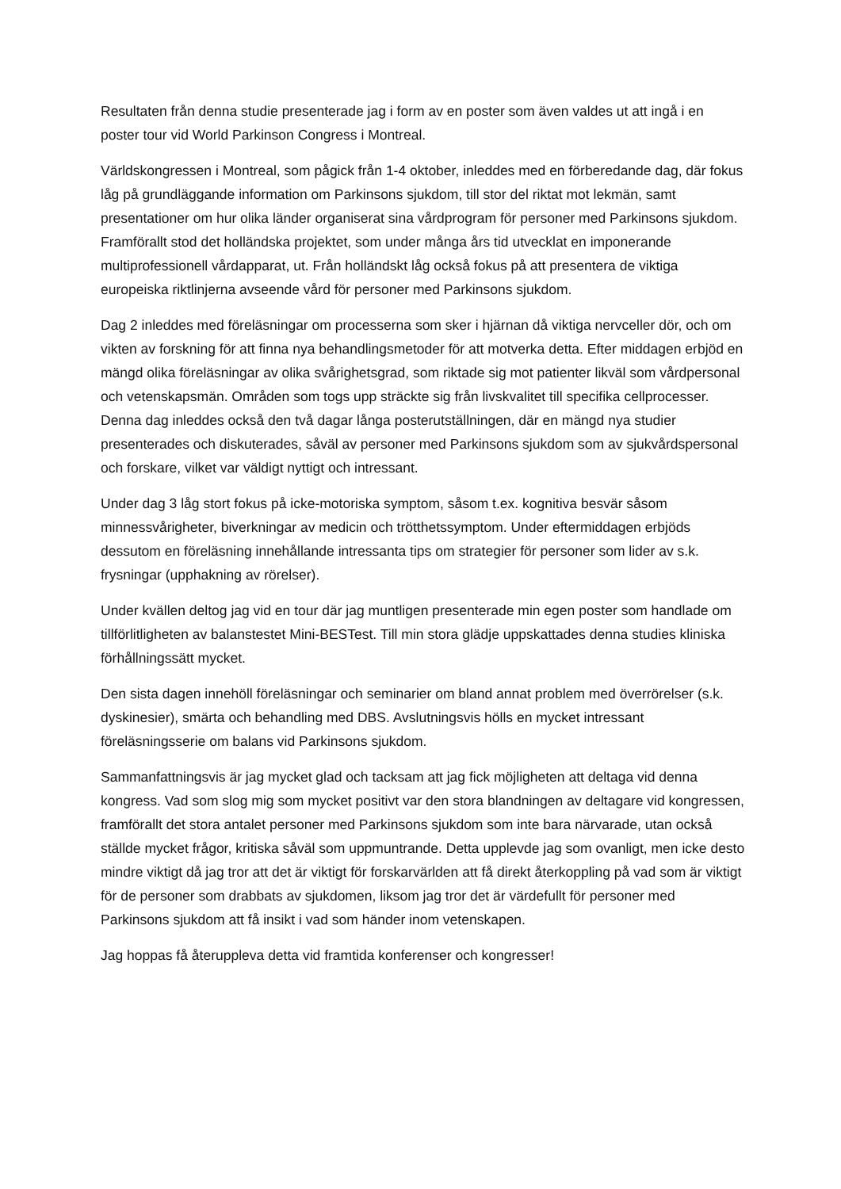Resultaten från denna studie presenterade jag i form av en poster som även valdes ut att ingå i en poster tour vid World Parkinson Congress i Montreal.
Världskongressen i Montreal, som pågick från 1-4 oktober, inleddes med en förberedande dag, där fokus låg på grundläggande information om Parkinsons sjukdom, till stor del riktat mot lekmän, samt presentationer om hur olika länder organiserat sina vårdprogram för personer med Parkinsons sjukdom. Framförallt stod det holländska projektet, som under många års tid utvecklat en imponerande multiprofessionell vårdapparat, ut. Från holländskt låg också fokus på att presentera de viktiga europeiska riktlinjerna avseende vård för personer med Parkinsons sjukdom.
Dag 2 inleddes med föreläsningar om processerna som sker i hjärnan då viktiga nervceller dör, och om vikten av forskning för att finna nya behandlingsmetoder för att motverka detta. Efter middagen erbjöd en mängd olika föreläsningar av olika svårighetsgrad, som riktade sig mot patienter likväl som vårdpersonal och vetenskapsmän. Områden som togs upp sträckte sig från livskvalitet till specifika cellprocesser. Denna dag inleddes också den två dagar långa posterutställningen, där en mängd nya studier presenterades och diskuterades, såväl av personer med Parkinsons sjukdom som av sjukvårdspersonal och forskare, vilket var väldigt nyttigt och intressant.
Under dag 3 låg stort fokus på icke-motoriska symptom, såsom t.ex. kognitiva besvär såsom minnessvårigheter, biverkningar av medicin och trötthetssymptom. Under eftermiddagen erbjöds dessutom en föreläsning innehållande intressanta tips om strategier för personer som lider av s.k. frysningar (upphakning av rörelser).
Under kvällen deltog jag vid en tour där jag muntligen presenterade min egen poster som handlade om tillförlitligheten av balanstestet Mini-BESTest. Till min stora glädje uppskattades denna studies kliniska förhållningssätt mycket.
Den sista dagen innehöll föreläsningar och seminarier om bland annat problem med överrörelser (s.k. dyskinesier), smärta och behandling med DBS. Avslutningsvis hölls en mycket intressant föreläsningsserie om balans vid Parkinsons sjukdom.
Sammanfattningsvis är jag mycket glad och tacksam att jag fick möjligheten att deltaga vid denna kongress. Vad som slog mig som mycket positivt var den stora blandningen av deltagare vid kongressen, framförallt det stora antalet personer med Parkinsons sjukdom som inte bara närvarade, utan också ställde mycket frågor, kritiska såväl som uppmuntrande. Detta upplevde jag som ovanligt, men icke desto mindre viktigt då jag tror att det är viktigt för forskarvärlden att få direkt återkoppling på vad som är viktigt för de personer som drabbats av sjukdomen, liksom jag tror det är värdefullt för personer med Parkinsons sjukdom att få insikt i vad som händer inom vetenskapen.
Jag hoppas få återuppleva detta vid framtida konferenser och kongresser!